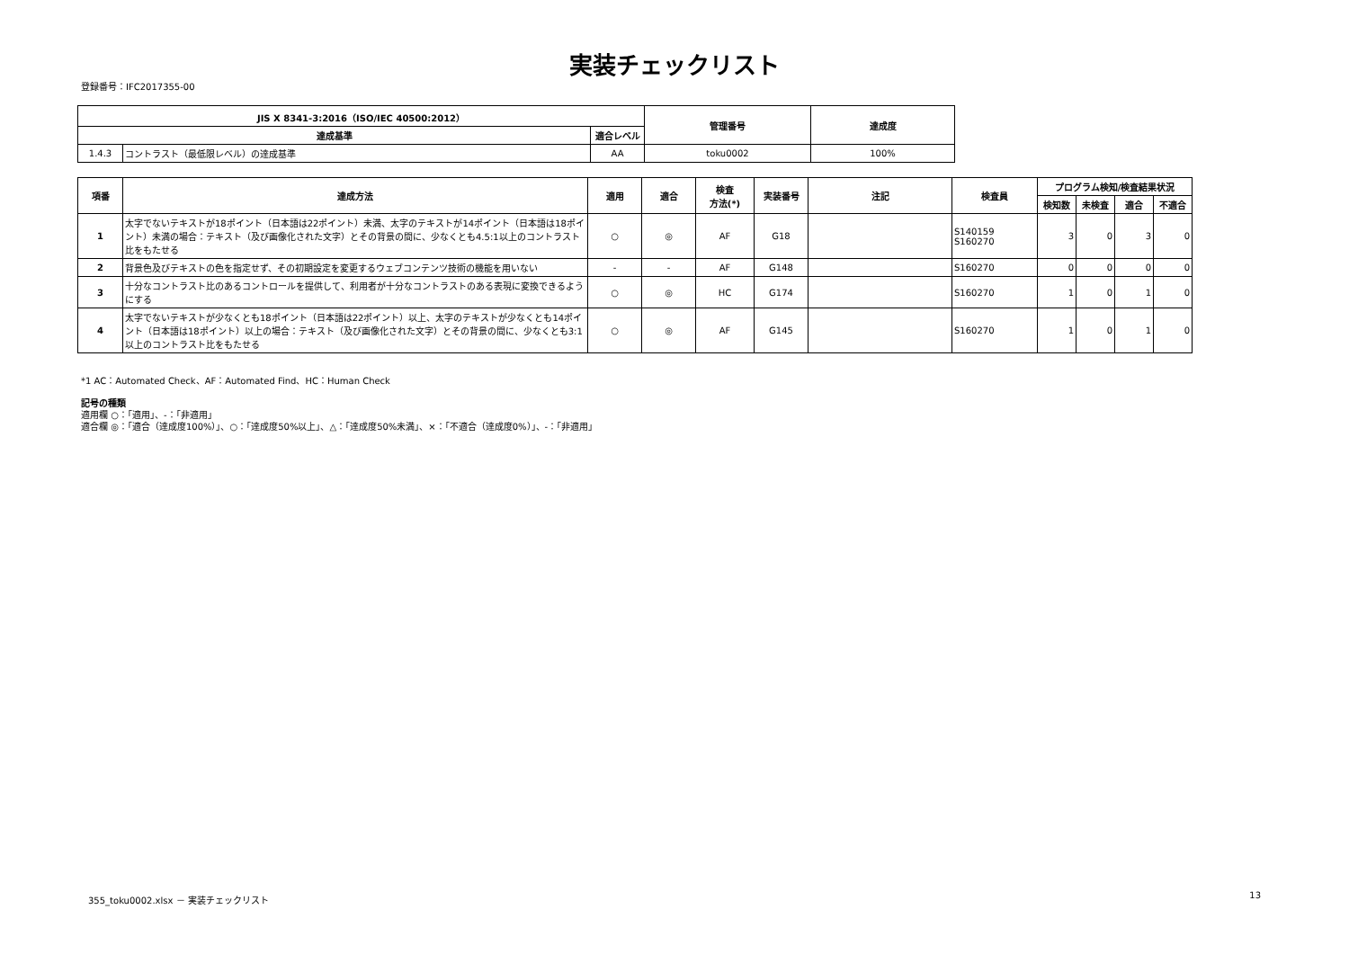実装チェックリスト
登録番号：IFC2017355-00
| JIS X 8341-3:2016（ISO/IEC 40500:2012） | | | 管理番号 | 達成度 |
| --- | --- | --- | --- | --- |
| 達成基準 | | 適合レベル | | |
| 1.4.3 | コントラスト（最低限レベル）の達成基準 | AA | toku0002 | 100% |
| 項番 | 達成方法 | 適用 | 適合 | 検査 方法(*) | 実装番号 | 注記 | 検査員 | プログラム検知/検査結果状況 | | | |
| --- | --- | --- | --- | --- | --- | --- | --- | --- | --- | --- | --- |
| | | | | | | | | 検知数 | 未検査 | 適合 | 不適合 |
| 1 | 太字でないテキストが18ポイント（日本語は22ポイント）未満、太字のテキストが14ポイント（日本語は18ポイント）未満の場合：テキスト（及び画像化された文字）とその背景の間に、少なくとも4.5:1以上のコントラスト比をもたせる | ○ | ◎ | AF | G18 | | S140159 S160270 | 3 | 0 | 3 | 0 |
| 2 | 背景色及びテキストの色を指定せず、その初期設定を変更するウェブコンテンツ技術の機能を用いない | - | - | AF | G148 | | S160270 | 0 | 0 | 0 | 0 |
| 3 | 十分なコントラスト比のあるコントロールを提供して、利用者が十分なコントラストのある表現に変換できるようにする | ○ | ◎ | HC | G174 | | S160270 | 1 | 0 | 1 | 0 |
| 4 | 太字でないテキストが少なくとも18ポイント（日本語は22ポイント）以上、太字のテキストが少なくとも14ポイント（日本語は18ポイント）以上の場合：テキスト（及び画像化された文字）とその背景の間に、少なくとも3:1以上のコントラスト比をもたせる | ○ | ◎ | AF | G145 | | S160270 | 1 | 0 | 1 | 0 |
*1 AC：Automated Check、AF：Automated Find、HC：Human Check
記号の種類
適用欄 ○：「適用」、-：「非適用」
適合欄 ◎：「適合（達成度100%）」、○：「達成度50%以上」、△：「達成度50%未満」、×：「不適合（達成度0%）」、-：「非適用」
355_toku0002.xlsx － 実装チェックリスト 13